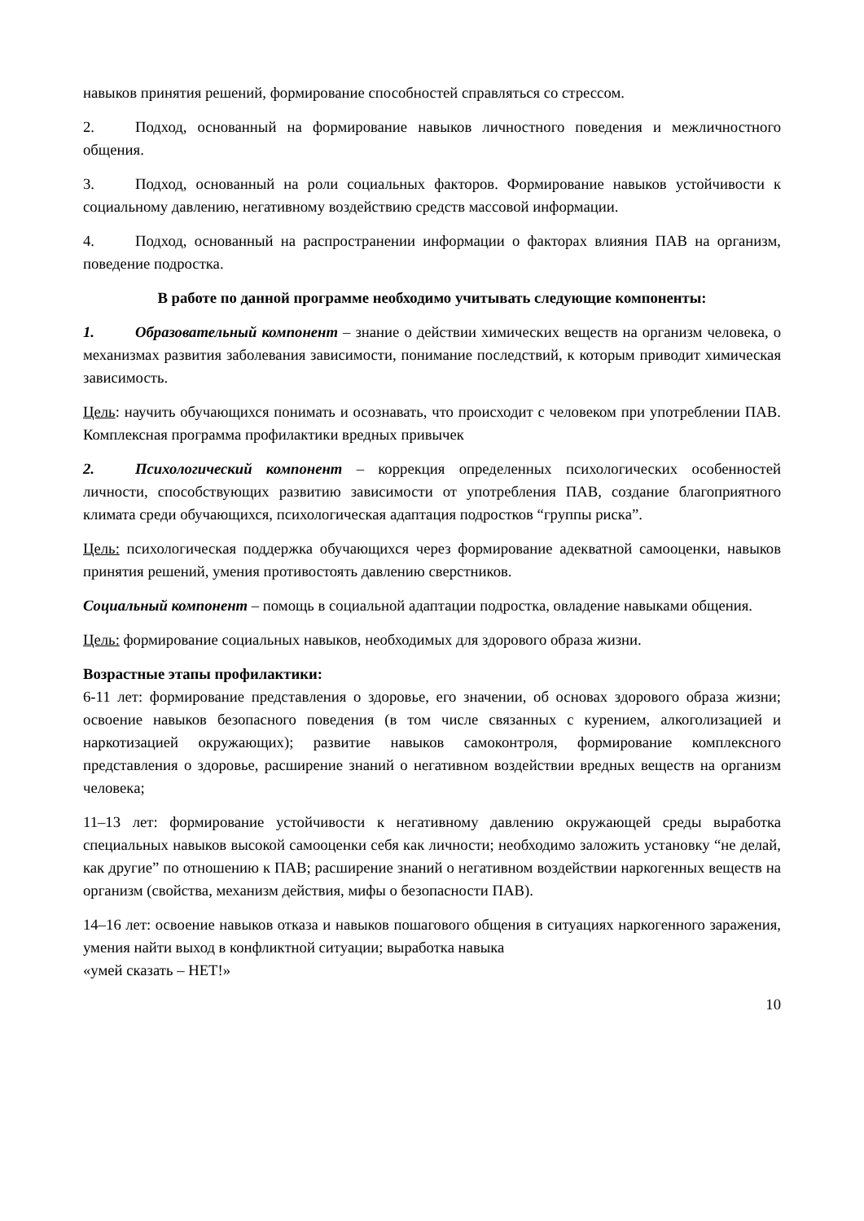навыков принятия решений, формирование способностей справляться со стрессом.
2. Подход, основанный на формирование навыков личностного поведения и межличностного общения.
3. Подход, основанный на роли социальных факторов. Формирование навыков устойчивости к социальному давлению, негативному воздействию средств массовой информации.
4. Подход, основанный на распространении информации о факторах влияния ПАВ на организм, поведение подростка.
В работе по данной программе необходимо учитывать следующие компоненты:
1. Образовательный компонент – знание о действии химических веществ на организм человека, о механизмах развития заболевания зависимости, понимание последствий, к которым приводит химическая зависимость.
Цель: научить обучающихся понимать и осознавать, что происходит с человеком при употреблении ПАВ. Комплексная программа профилактики вредных привычек
2. Психологический компонент – коррекция определенных психологических особенностей личности, способствующих развитию зависимости от употребления ПАВ, создание благоприятного климата среди обучающихся, психологическая адаптация подростков “группы риска”.
Цель: психологическая поддержка обучающихся через формирование адекватной самооценки, навыков принятия решений, умения противостоять давлению сверстников.
Социальный компонент – помощь в социальной адаптации подростка, овладение навыками общения.
Цель: формирование социальных навыков, необходимых для здорового образа жизни.
Возрастные этапы профилактики:
6-11 лет: формирование представления о здоровье, его значении, об основах здорового образа жизни; освоение навыков безопасного поведения (в том числе связанных с курением, алкоголизацией и наркотизацией окружающих); развитие навыков самоконтроля, формирование комплексного представления о здоровье, расширение знаний о негативном воздействии вредных веществ на организм человека;
11–13 лет: формирование устойчивости к негативному давлению окружающей среды выработка специальных навыков высокой самооценки себя как личности; необходимо заложить установку “не делай, как другие” по отношению к ПАВ; расширение знаний о негативном воздействии наркогенных веществ на организм (свойства, механизм действия, мифы о безопасности ПАВ).
14–16 лет: освоение навыков отказа и навыков пошагового общения в ситуациях наркогенного заражения, умения найти выход в конфликтной ситуации; выработка навыка
«умей сказать – НЕТ!»
10